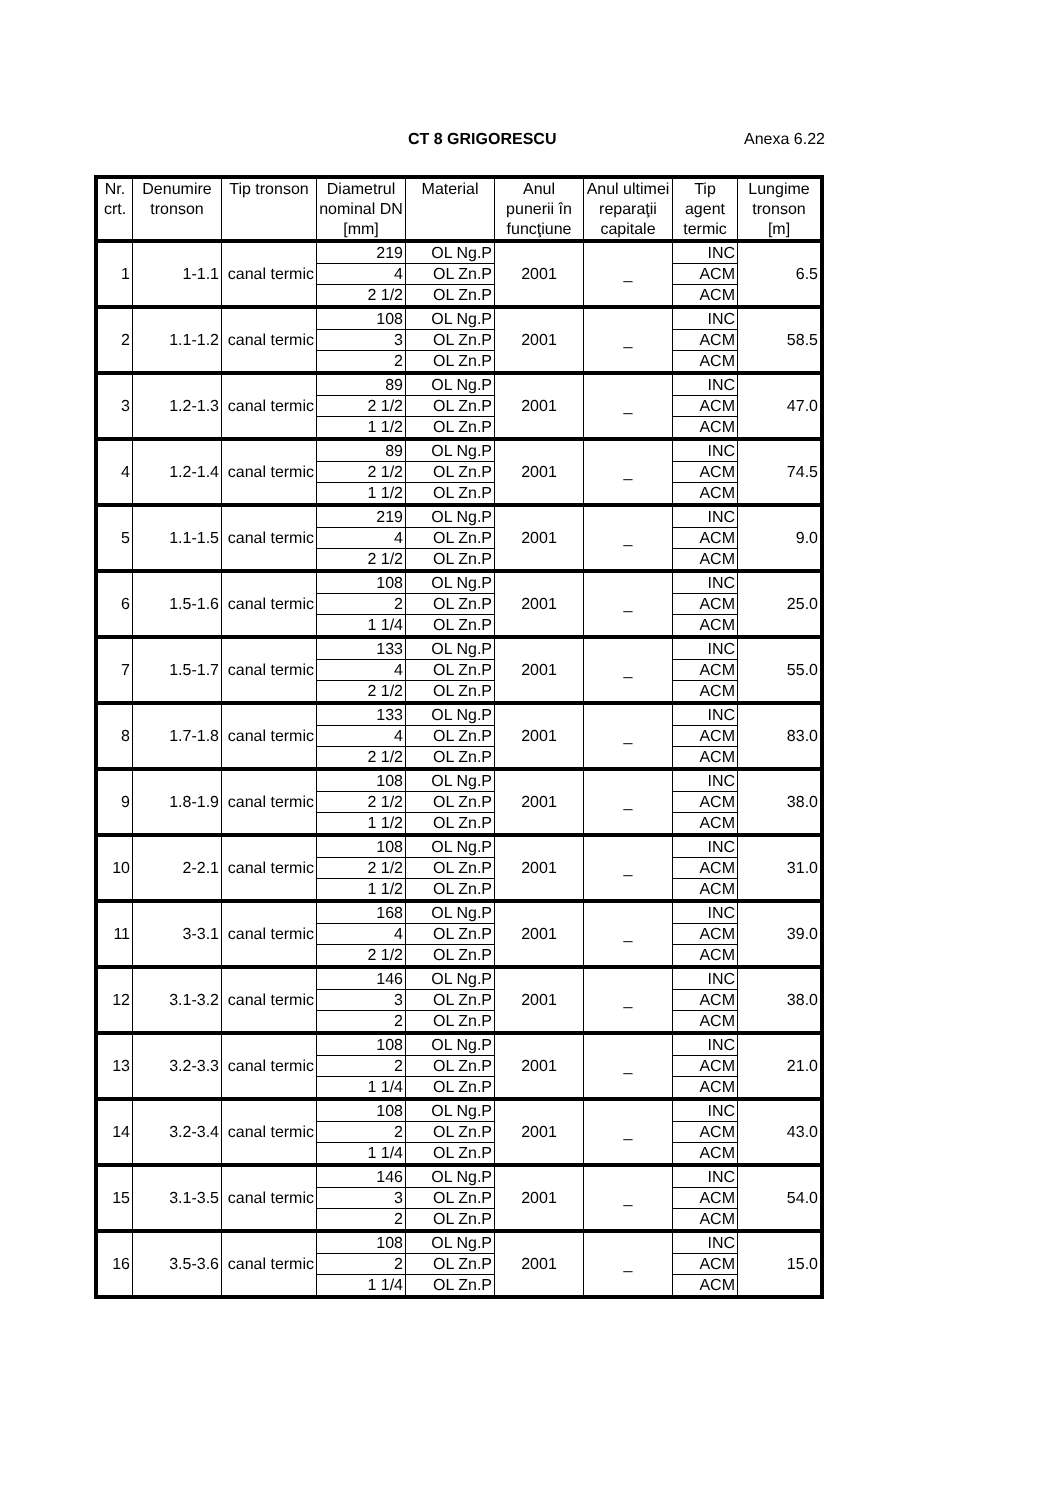CT 8 GRIGORESCU Anexa 6.22
| Nr. crt. | Denumire tronson | Tip tronson | Diametrul nominal DN [mm] | Material | Anul punerii în funcţiune | Anul ultimei reparaţii capitale | Tip agent termic | Lungime tronson [m] |
| --- | --- | --- | --- | --- | --- | --- | --- | --- |
| 1 | 1-1.1 | canal termic | 219 | OL Ng.P | 2001 | _ | INC | 6.5 |
| | | | 4 | OL Zn.P | | | ACM | |
| | | | 2 1/2 | OL Zn.P | | | ACM | |
| 2 | 1.1-1.2 | canal termic | 108 | OL Ng.P | 2001 | _ | INC | 58.5 |
| | | | 3 | OL Zn.P | | | ACM | |
| | | | 2 | OL Zn.P | | | ACM | |
| 3 | 1.2-1.3 | canal termic | 89 | OL Ng.P | 2001 | _ | INC | 47.0 |
| | | | 2 1/2 | OL Zn.P | | | ACM | |
| | | | 1 1/2 | OL Zn.P | | | ACM | |
| 4 | 1.2-1.4 | canal termic | 89 | OL Ng.P | 2001 | _ | INC | 74.5 |
| | | | 2 1/2 | OL Zn.P | | | ACM | |
| | | | 1 1/2 | OL Zn.P | | | ACM | |
| 5 | 1.1-1.5 | canal termic | 219 | OL Ng.P | 2001 | _ | INC | 9.0 |
| | | | 4 | OL Zn.P | | | ACM | |
| | | | 2 1/2 | OL Zn.P | | | ACM | |
| 6 | 1.5-1.6 | canal termic | 108 | OL Ng.P | 2001 | _ | INC | 25.0 |
| | | | 2 | OL Zn.P | | | ACM | |
| | | | 1 1/4 | OL Zn.P | | | ACM | |
| 7 | 1.5-1.7 | canal termic | 133 | OL Ng.P | 2001 | _ | INC | 55.0 |
| | | | 4 | OL Zn.P | | | ACM | |
| | | | 2 1/2 | OL Zn.P | | | ACM | |
| 8 | 1.7-1.8 | canal termic | 133 | OL Ng.P | 2001 | _ | INC | 83.0 |
| | | | 4 | OL Zn.P | | | ACM | |
| | | | 2 1/2 | OL Zn.P | | | ACM | |
| 9 | 1.8-1.9 | canal termic | 108 | OL Ng.P | 2001 | _ | INC | 38.0 |
| | | | 2 1/2 | OL Zn.P | | | ACM | |
| | | | 1 1/2 | OL Zn.P | | | ACM | |
| 10 | 2-2.1 | canal termic | 108 | OL Ng.P | 2001 | _ | INC | 31.0 |
| | | | 2 1/2 | OL Zn.P | | | ACM | |
| | | | 1 1/2 | OL Zn.P | | | ACM | |
| 11 | 3-3.1 | canal termic | 168 | OL Ng.P | 2001 | _ | INC | 39.0 |
| | | | 4 | OL Zn.P | | | ACM | |
| | | | 2 1/2 | OL Zn.P | | | ACM | |
| 12 | 3.1-3.2 | canal termic | 146 | OL Ng.P | 2001 | _ | INC | 38.0 |
| | | | 3 | OL Zn.P | | | ACM | |
| | | | 2 | OL Zn.P | | | ACM | |
| 13 | 3.2-3.3 | canal termic | 108 | OL Ng.P | 2001 | _ | INC | 21.0 |
| | | | 2 | OL Zn.P | | | ACM | |
| | | | 1 1/4 | OL Zn.P | | | ACM | |
| 14 | 3.2-3.4 | canal termic | 108 | OL Ng.P | 2001 | _ | INC | 43.0 |
| | | | 2 | OL Zn.P | | | ACM | |
| | | | 1 1/4 | OL Zn.P | | | ACM | |
| 15 | 3.1-3.5 | canal termic | 146 | OL Ng.P | 2001 | _ | INC | 54.0 |
| | | | 3 | OL Zn.P | | | ACM | |
| | | | 2 | OL Zn.P | | | ACM | |
| 16 | 3.5-3.6 | canal termic | 108 | OL Ng.P | 2001 | _ | INC | 15.0 |
| | | | 2 | OL Zn.P | | | ACM | |
| | | | 1 1/4 | OL Zn.P | | | ACM | |